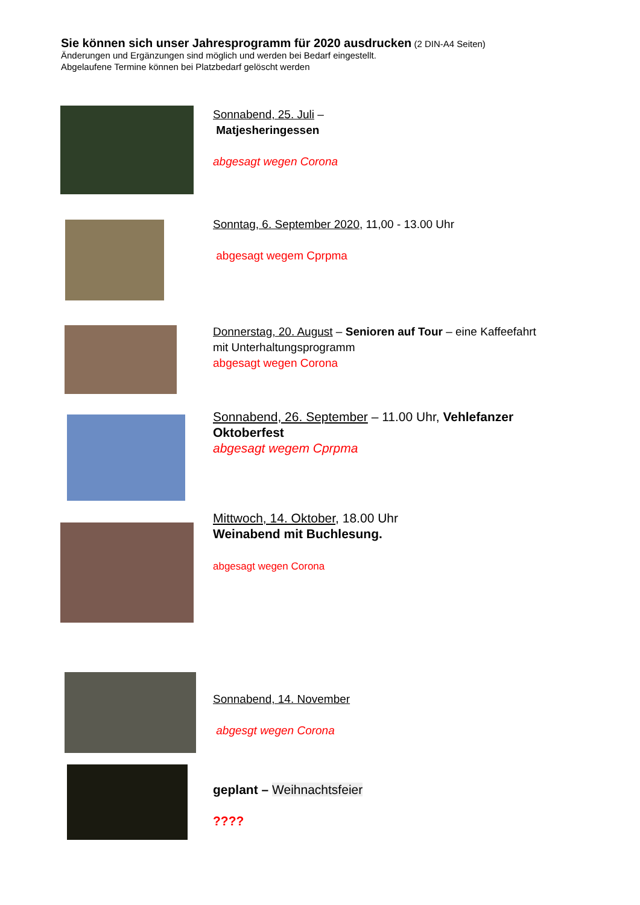Sie können sich unser Jahresprogramm für 2020 ausdrucken (2 DIN-A4 Seiten)
Änderungen und Ergänzungen sind möglich und werden bei Bedarf eingestellt.
Abgelaufene Termine können bei Platzbedarf gelöscht werden
Sonnabend, 25. Juli –
Matjesheringessen
abgesagt wegen Corona
Sonntag, 6. September 2020, 11,00 - 13.00 Uhr
abgesagt wegem Cprpma
Donnerstag, 20. August – Senioren auf Tour – eine Kaffeefahrt
mit Unterhaltungsprogramm
abgesagt wegen Corona
Sonnabend, 26. September – 11.00 Uhr, Vehlefanzer Oktoberfest
abgesagt wegem Cprpma
Mittwoch, 14. Oktober, 18.00 Uhr
Weinabend mit Buchlesung.
abgesagt wegen Corona
Sonnabend, 14. November
abgesgt wegen Corona
geplant – Weihnachtsfeier
????